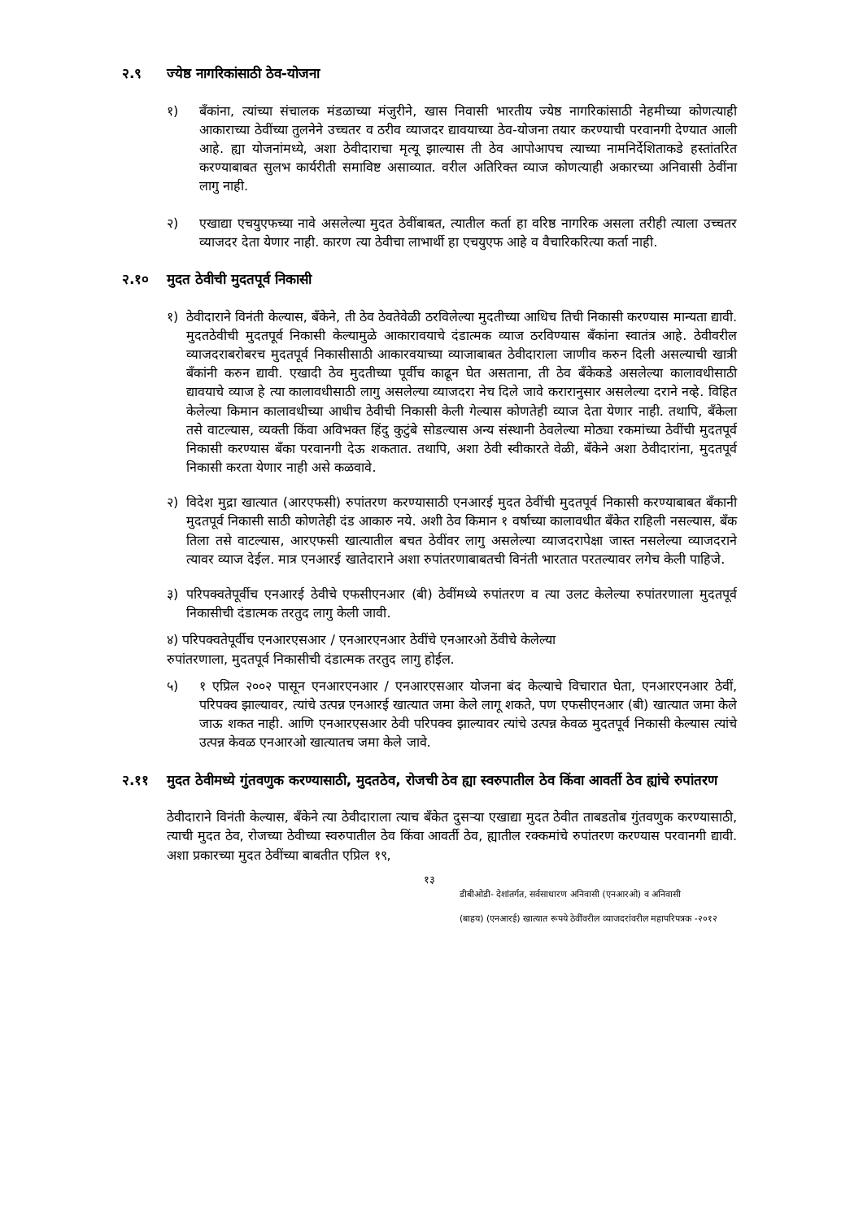२.९ ज्येष्ठ नागरिकांसाठी ठेव-योजना
१) बँकांना, त्यांच्या संचालक मंडळाच्या मंजुरीने, खास निवासी भारतीय ज्येष्ठ नागरिकांसाठी नेहमीच्या कोणत्याही आकाराच्या ठेवींच्या तुलनेने उच्चतर व ठरीव व्याजदर द्यावयाच्या ठेव-योजना तयार करण्याची परवानगी देण्यात आली आहे. ह्या योजनांमध्ये, अशा ठेवीदाराचा मृत्यू झाल्यास ती ठेव आपोआपच त्याच्या नामनिर्देशिताकडे हस्तांतरित करण्याबाबत सुलभ कार्यरीती समाविष्ट असाव्यात. वरील अतिरिक्त व्याज कोणत्याही अकारच्या अनिवासी ठेवींना लागु नाही.
२) एखाद्या एचयुएफच्या नावे असलेल्या मुदत ठेवींबाबत, त्यातील कर्ता हा वरिष्ठ नागरिक असला तरीही त्याला उच्चतर व्याजदर देता येणार नाही. कारण त्या ठेवीचा लाभार्थी हा एचयुएफ आहे व वैचारिकरित्या कर्ता नाही.
२.१० मुदत ठेवीची मुदतपूर्व निकासी
१) ठेवीदाराने विनंती केल्यास, बँकेने, ती ठेव ठेवतेवेळी ठरविलेल्या मुदतीच्या आधिच तिची निकासी करण्यास मान्यता द्यावी. मुदतठेवीची मुदतपूर्व निकासी केल्यामुळे आकारावयाचे दंडात्मक व्याज ठरविण्यास बँकांना स्वातंत्र आहे. ठेवीवरील व्याजदराबरोबरच मुदतपूर्व निकासीसाठी आकारवयाच्या व्याजाबाबत ठेवीदाराला जाणीव करुन दिली असल्याची खात्री बँकांनी करुन द्यावी. एखादी ठेव मुदतीच्या पूर्वीच काढून घेत असताना, ती ठेव बँकेकडे असलेल्या कालावधीसाठी द्यावयाचे व्याज हे त्या कालावधीसाठी लागु असलेल्या व्याजदरा नेच दिले जावे करारानुसार असलेल्या दराने नव्हे. विहित केलेल्या किमान कालावधीच्या आधीच ठेवीची निकासी केली गेल्यास कोणतेही व्याज देता येणार नाही. तथापि, बँकेला तसे वाटल्यास, व्यक्ती किंवा अविभक्त हिंदु कुटुंबे सोडल्यास अन्य संस्थानी ठेवलेल्या मोठ्या रकमांच्या ठेवींची मुदतपूर्व निकासी करण्यास बँका परवानगी देऊ शकतात. तथापि, अशा ठेवी स्वीकारते वेळी, बँकेने अशा ठेवीदारांना, मुदतपूर्व निकासी करता येणार नाही असे कळवावे.
२) विदेश मुद्रा खात्यात (आरएफसी) रुपांतरण करण्यासाठी एनआरई मुदत ठेवींची मुदतपूर्व निकासी करण्याबाबत बँकानी मुदतपूर्व निकासी साठी कोणतेही दंड आकारु नये. अशी ठेव किमान १ वर्षाच्या कालावधीत बँकेत राहिली नसल्यास, बँक तिला तसे वाटल्यास, आरएफसी खात्यातील बचत ठेवींवर लागु असलेल्या व्याजदरापेक्षा जास्त नसलेल्या व्याजदराने त्यावर व्याज देईल. मात्र एनआरई खातेदाराने अशा रुपांतरणाबाबतची विनंती भारतात परतल्यावर लगेच केली पाहिजे.
३) परिपक्वतेपूर्वीच एनआरई ठेवीचे एफसीएनआर (बी) ठेवींमध्ये रुपांतरण व त्या उलट केलेल्या रुपांतरणाला मुदतपूर्व निकासीची दंडात्मक तरतुद लागु केली जावी.
४) परिपक्वतेपूर्वीच एनआरएसआर / एनआरएनआर ठेवींचे एनआरओ ठेंवीचे केलेल्या
रुपांतरणाला, मुदतपूर्व निकासीची दंडात्मक तरतुद लागु होईल.
५) १ एप्रिल २००२ पासून एनआरएनआर / एनआरएसआर योजना बंद केल्याचे विचारात घेता, एनआरएनआर ठेवीं, परिपक्व झाल्यावर, त्यांचे उत्पन्न एनआरई खात्यात जमा केले लागू शकते, पण एफसीएनआर (बी) खात्यात जमा केले जाऊ शकत नाही. आणि एनआरएसआर ठेवी परिपक्व झाल्यावर त्यांचे उत्पन्न केवळ मुदतपूर्व निकासी केल्यास त्यांचे उत्पन्न केवळ एनआरओ खात्यातच जमा केले जावे.
२.११ मुदत ठेवीमध्ये गुंतवणुक करण्यासाठी, मुदतठेव, रोजची ठेव ह्या स्वरुपातील ठेव किंवा आवर्ती ठेव ह्यांचे रुपांतरण
ठेवीदाराने विनंती केल्यास, बँकेने त्या ठेवीदाराला त्याच बँकेत दुसऱ्या एखाद्या मुदत ठेवीत ताबडतोब गुंतवणुक करण्यासाठी, त्याची मुदत ठेव, रोजच्या ठेवीच्या स्वरुपातील ठेव किंवा आवर्ती ठेव, ह्यातील रक्कमांचे रुपांतरण करण्यास परवानगी द्यावी. अशा प्रकारच्या मुदत ठेवींच्या बाबतीत एप्रिल १९,
१३
डीबीओडी- देशांतर्गत, सर्वसाधारण अनिवासी (एनआरओ) व अनिवासी
(बाहय) (एनआरई) खात्यात रूपये ठेवींवरील व्याजदरांवरील महापरिपत्रक -२०१२